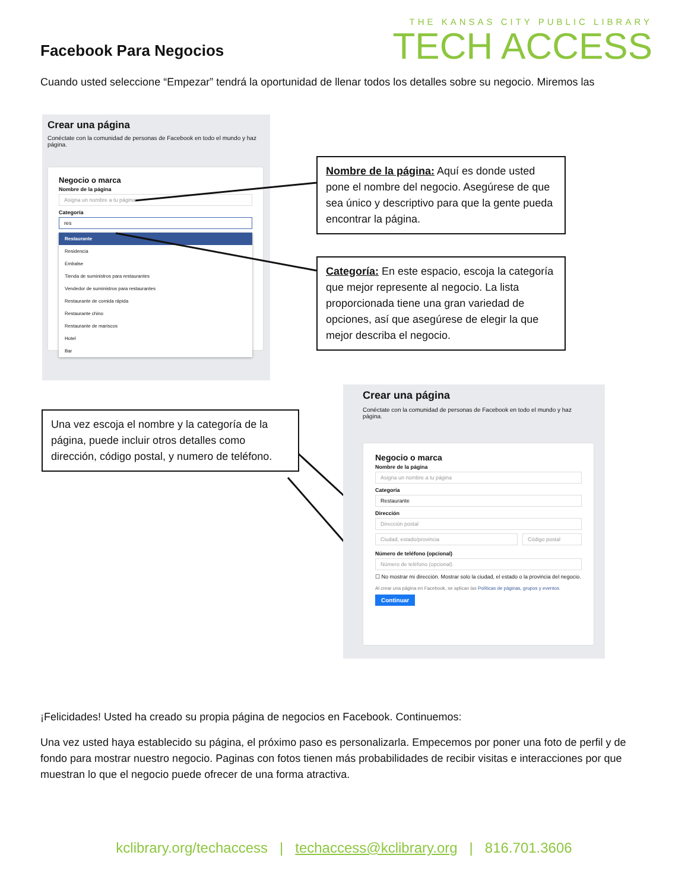Facebook Para Negocios
THE KANSAS CITY PUBLIC LIBRARY
TECH ACCESS
Cuando usted seleccione “Empezar” tendrá la oportunidad de llenar todos los detalles sobre su negocio. Miremos las
Crear una página
Conéctate con la comunidad de personas de Facebook en todo el mundo y haz página.
Negocio o marca
Nombre de la página
Asigna un nombre a tu página
Categoría
res
Restaurante
Residencia
Embalse
Tienda de suministros para restaurantes
Vendedor de suministros para restaurantes
Restaurante de comida rápida
Restaurante chino
Restaurante de mariscos
Hotel
Bar
Nombre de la página: Aquí es donde usted pone el nombre del negocio. Asegúrese de que sea único y descriptivo para que la gente pueda encontrar la página.
Categoría: En este espacio, escoja la categoría que mejor represente al negocio. La lista proporcionada tiene una gran variedad de opciones, así que asegúrese de elegir la que mejor describa el negocio.
Una vez escoja el nombre y la categoría de la página, puede incluir otros detalles como dirección, código postal, y numero de teléfono.
Crear una página
Conéctate con la comunidad de personas de Facebook en todo el mundo y haz página.
Negocio o marca
Nombre de la página
Asigna un nombre a tu página
Categoría
Restaurante
Dirección
Dirección postal
Ciudad, estado/provincia Código postal
Número de teléfono (opcional)
Número de teléfono (opcional)
☐ No mostrar mi dirección. Mostrar solo la ciudad, el estado o la provincia del negocio.
Al crear una página en Facebook, se aplican las Políticas de páginas, grupos y eventos.
Continuar
¡Felicidades! Usted ha creado su propia página de negocios en Facebook. Continuemos:
Una vez usted haya establecido su página, el próximo paso es personalizarla. Empecemos por poner una foto de perfil y de fondo para mostrar nuestro negocio. Paginas con fotos tienen más probabilidades de recibir visitas e interacciones por que muestran lo que el negocio puede ofrecer de una forma atractiva.
kclibrary.org/techaccess | techaccess@kclibrary.org | 816.701.3606